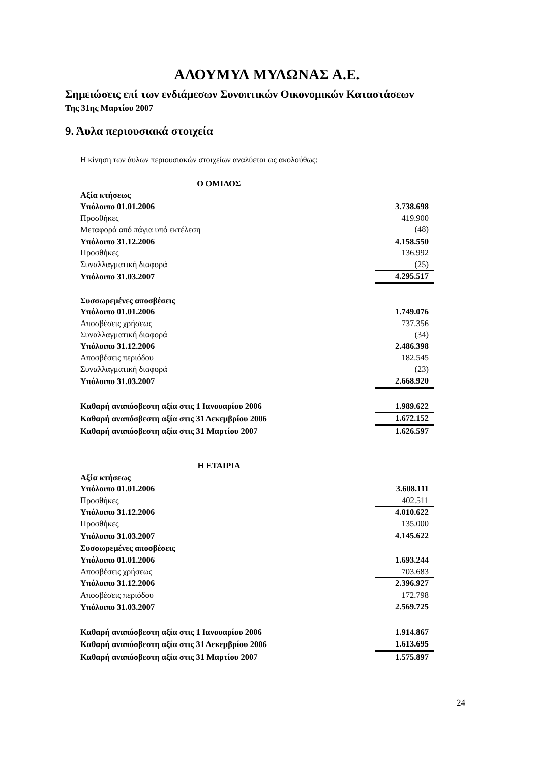ΑΛΟΥΜΥΛ ΜΥΛΩΝΑΣ Α.Ε.
Σημειώσεις επί των ενδιάμεσων Συνοπτικών Οικονομικών Καταστάσεων
Της 31ης Μαρτίου 2007
9. Άυλα περιουσιακά στοιχεία
Η κίνηση των άυλων περιουσιακών στοιχείων αναλύεται ως ακολούθως:
| Ο ΟΜΙΛΟΣ | |
| Αξία κτήσεως | |
| Υπόλοιπο 01.01.2006 | 3.738.698 |
| Προσθήκες | 419.900 |
| Μεταφορά από πάγια υπό εκτέλεση | (48) |
| Υπόλοιπο 31.12.2006 | 4.158.550 |
| Προσθήκες | 136.992 |
| Συναλλαγματική διαφορά | (25) |
| Υπόλοιπο 31.03.2007 | 4.295.517 |
| Συσσωρεμένες αποσβέσεις | |
| Υπόλοιπο 01.01.2006 | 1.749.076 |
| Αποσβέσεις χρήσεως | 737.356 |
| Συναλλαγματική διαφορά | (34) |
| Υπόλοιπο 31.12.2006 | 2.486.398 |
| Αποσβέσεις περιόδου | 182.545 |
| Συναλλαγματική διαφορά | (23) |
| Υπόλοιπο 31.03.2007 | 2.668.920 |
| Καθαρή αναπόσβεστη αξία στις 1 Ιανουαρίου 2006 | 1.989.622 |
| Καθαρή αναπόσβεστη αξία στις 31 Δεκεμβρίου 2006 | 1.672.152 |
| Καθαρή αναπόσβεστη αξία στις 31 Μαρτίου 2007 | 1.626.597 |
| Η ΕΤΑΙΡΙΑ | |
| Αξία κτήσεως | |
| Υπόλοιπο 01.01.2006 | 3.608.111 |
| Προσθήκες | 402.511 |
| Υπόλοιπο 31.12.2006 | 4.010.622 |
| Προσθήκες | 135.000 |
| Υπόλοιπο 31.03.2007 | 4.145.622 |
| Συσσωρεμένες αποσβέσεις | |
| Υπόλοιπο 01.01.2006 | 1.693.244 |
| Αποσβέσεις χρήσεως | 703.683 |
| Υπόλοιπο 31.12.2006 | 2.396.927 |
| Αποσβέσεις περιόδου | 172.798 |
| Υπόλοιπο 31.03.2007 | 2.569.725 |
| Καθαρή αναπόσβεστη αξία στις 1 Ιανουαρίου 2006 | 1.914.867 |
| Καθαρή αναπόσβεστη αξία στις 31 Δεκεμβρίου 2006 | 1.613.695 |
| Καθαρή αναπόσβεστη αξία στις 31 Μαρτίου 2007 | 1.575.897 |
24